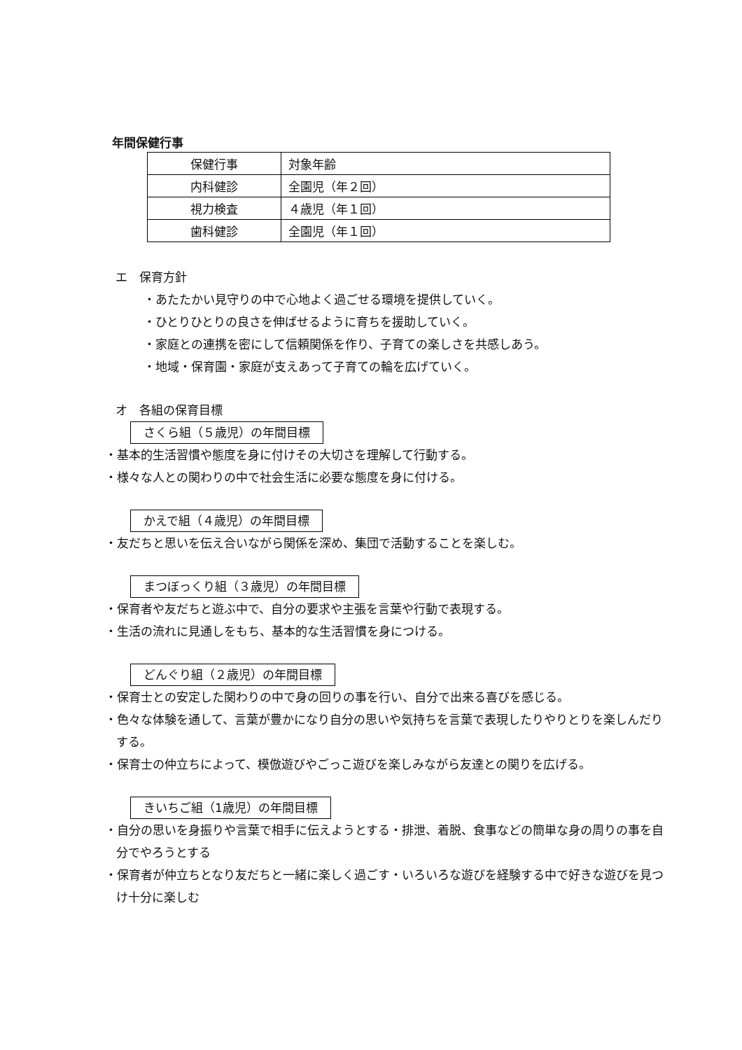年間保健行事
| 保健行事 | 対象年齢 |
| 内科健診 | 全園児（年２回） |
| 視力検査 | ４歳児（年１回） |
| 歯科健診 | 全園児（年１回） |
エ　保育方針
・あたたかい見守りの中で心地よく過ごせる環境を提供していく。
・ひとりひとりの良さを伸ばせるように育ちを援助していく。
・家庭との連携を密にして信頼関係を作り、子育ての楽しさを共感しあう。
・地域・保育園・家庭が支えあって子育ての輪を広げていく。
オ　各組の保育目標
さくら組（５歳児）の年間目標
・基本的生活習慣や態度を身に付けその大切さを理解して行動する。
・様々な人との関わりの中で社会生活に必要な態度を身に付ける。
かえで組（４歳児）の年間目標
・友だちと思いを伝え合いながら関係を深め、集団で活動することを楽しむ。
まつぼっくり組（３歳児）の年間目標
・保育者や友だちと遊ぶ中で、自分の要求や主張を言葉や行動で表現する。
・生活の流れに見通しをもち、基本的な生活習慣を身につける。
どんぐり組（２歳児）の年間目標
・保育士との安定した関わりの中で身の回りの事を行い、自分で出来る喜びを感じる。
・色々な体験を通して、言葉が豊かになり自分の思いや気持ちを言葉で表現したりやりとりを楽しんだりする。
・保育士の仲立ちによって、模倣遊びやごっこ遊びを楽しみながら友達との関りを広げる。
きいちご組（1歳児）の年間目標
・自分の思いを身振りや言葉で相手に伝えようとする・排泄、着脱、食事などの簡単な身の周りの事を自分でやろうとする
・保育者が仲立ちとなり友だちと一緒に楽しく過ごす・いろいろな遊びを経験する中で好きな遊びを見つけ十分に楽しむ